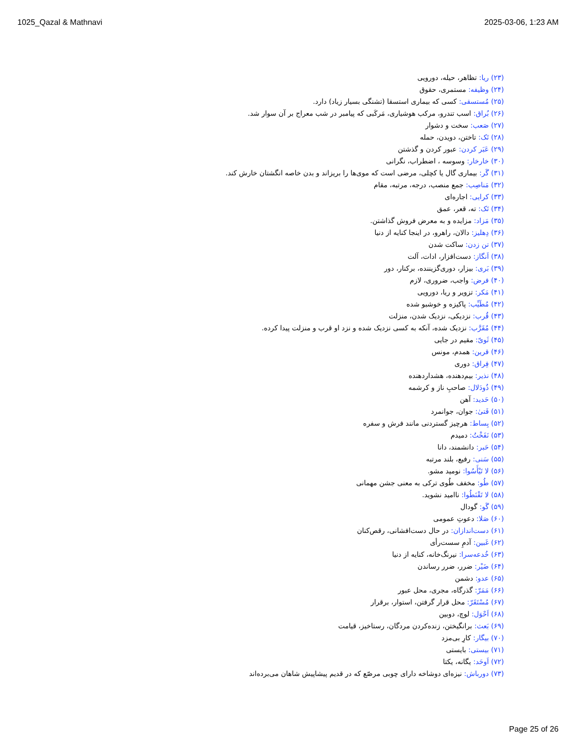1025_Qazal & Mathnavi 2025-03-06, 1:23 AM
(۲۳) ریا: تظاهر، حیله، دورویی
(۲۴) وظیفه: مستمری، حقوق
(۲۵) مُستسقی: کسی که بیماری استسقا (تشنگی بسیار زیاد) دارد.
(۲۶) بُراق: اسب تندرو، مرکب هوشیاری، مَرکَبی که پیامبر در شب معراج بر آن سوار شد.
(۲۷) صَعب: سخت و دشوار
(۲۸) تَک: تاختن، دویدن، حمله
(۲۹) عَبَر کردن: عبور کردن و گذشتن
(۳۰) خارخار: وسوسه ، اضطراب، نگرانی
(۳۱) گَر: بیماری گال یا کچلی، مرضی است که موی‌ها را بریزاند و بدن خاصه انگشتان خارش کند.
(۳۲) مَناصِب: جمع منصب، درجه، مرتبه، مقام
(۳۳) کرایی: اجاره‌ای
(۳۴) تَک: ته، قعر، عمق
(۳۵) مَزاد: مزایده و به معرض فروش گذاشتن.
(۳۶) دِهلیز: دالان، راهرو، در اینجا کنایه از دنیا
(۳۷) تن زدن: ساکت شدن
(۳۸) اَنگاز: دست‌افزار، ادات، آلت
(۳۹) بَری: بیزار، دوری‌گزیننده، برکنار، دور
(۴۰) فرض: واجب، ضروری، لازم
(۴۱) مَکر: تزویر و ریا، دورویی
(۴۲) مُطَیِّب: پاکیزه و خوشبو شده
(۴۳) قُرب: نزدیکی، نزدیک شدن، منزلت
(۴۴) مُقَرَّب: نزدیک شده، آنکه به کسی نزدیک شده و نزد او قرب و منزلت پیدا کرده.
(۴۵) ثَویّ: مقیم در جایی
(۴۶) قرین: همدم، مونس
(۴۷) فِراق: دوری
(۴۸) نذیر: بیم‌دهنده، هشداردهنده
(۴۹) ذُودَلال: صاحبِ ناز و کرشمه
(۵۰) حَدید: آهن
(۵۱) فَتیٰ: جوان، جوانمرد
(۵۲) بِساط: هرچیز گستردنی مانند فرش و سفره
(۵۳) نَفَخْتُ: دمیدم
(۵۴) حَبر: دانشمند، دانا
(۵۵) سَنی: رفیع، بلند مرتبه
(۵۶) لا تَیْأَسُوا: نومید مشو.
(۵۷) طُو: مخفف طُوی ترکی به معنی جشن مهمانی
(۵۸) لا تَقْنَطُوا: ناامید نشوید.
(۵۹) گَو: گودال
(۶۰) صَلا: دعوتِ عمومی
(۶۱) دست‌اندازان: در حال دست‌افشانی، رقص‌کنان
(۶۲) غَبین: آدمِ سست‌رأی
(۶۳) خُدعه‌سرا: نیرنگ‌خانه، کنایه از دنیا
(۶۴) ضَیْر: ضرر، ضرر رساندن
(۶۵) عدو: دشمن
(۶۶) مَمَرّ: گذرگاه، مجری، محل عبور
(۶۷) مُسْتَقَرّ: محل قرار گرفتن، استوار، برقرار
(۶۸) اَحْوَل: لوچ، دوبین
(۶۹) بَعث: برانگیختن، زنده‌کردن مردگان، رستاخیز، قیامت
(۷۰) بیگار: کارِ بی‌مزد
(۷۱) بیستی: بایستی
(۷۲) اَوحَد: یگانه، یکتا
(۷۳) دورباش: نیزه‌ای دوشاخه دارای چوبی مرصّع که در قدیم پیشاپیش شاهان می‌برده‌اند
Page 25 of 26